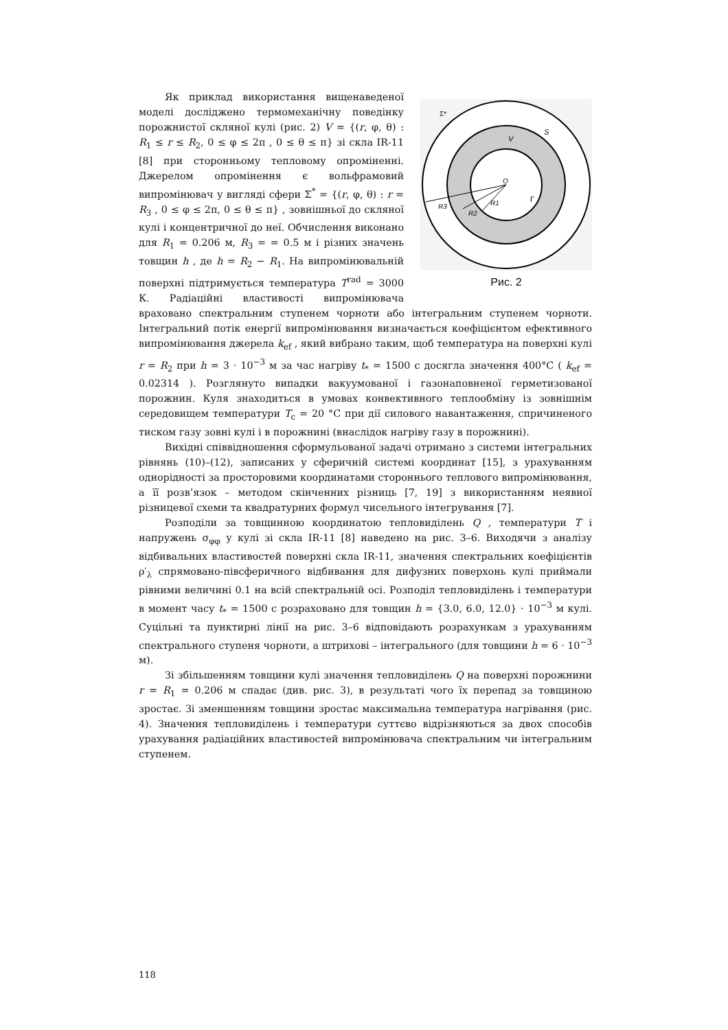O
V
S
Σ*
Γ
R3
R2
R1
Рис. 2
Як приклад використання вищенаведеної моделі досліджено термомеханічну поведінку порожнистої скляної кулі (рис. 2) V = {(r, φ, θ) : R<sub>1</sub> ≤ r ≤ R<sub>2</sub>, 0 ≤ φ ≤ 2π , 0 ≤ θ ≤ π} зі скла IR-11 [8] при сторонньому тепловому опроміненні. Джерелом опромінення є вольфрамовий випромінювач у вигляді сфери Σ<sup>*</sup> = {(r, φ, θ) : r = R<sub>3</sub> , 0 ≤ φ ≤ 2π, 0 ≤ θ ≤ π} , зовнішньої до скляної кулі і концентричної до неї. Обчислення виконано для R<sub>1</sub> = 0.206 м, R<sub>3</sub> = = 0.5 м і різних значень товщин h , де h = R<sub>2</sub> − R<sub>1</sub>. На випромінювальній поверхні підтримується температура T<sup>rad</sup> = 3000 К. Радіаційні властивості випромінювача враховано спектральним ступенем чорноти або інтегральним ступенем чорноти. Інтегральний потік енергії випромінювання визначається коефіцієнтом ефективного випромінювання джерела k<sub>ef</sub> , який вибрано таким, щоб температура на поверхні кулі r = R<sub>2</sub> при h = 3 · 10<sup>−3</sup> м за час нагріву t<sub>*</sub> = 1500 с досягла значення 400°C ( k<sub>ef</sub> = 0.02314 ). Розглянуто випадки вакуумованої і газонаповненої герметизованої порожнин. Куля знаходиться в умовах конвективного теплообміну із зовнішнім середовищем температури T<sub>c</sub> = 20 °C при дії силового навантаження, спричиненого тиском газу зовні кулі і в порожнині (внаслідок нагріву газу в порожнині).
Вихідні співвідношення сформульованої задачі отримано з системи інтегральних рівнянь (10)–(12), записаних у сферичній системі координат [15], з урахуванням однорідності за просторовими координатами стороннього теплового випромінювання, а її розв’язок – методом скінченних різниць [7, 19] з використанням неявної різницевої схеми та квадратурних формул чисельного інтегрування [7].
Розподіли за товщинною координатою тепловиділень Q , температури T і напружень σ<sub>φφ</sub> у кулі зі скла IR-11 [8] наведено на рис. 3–6. Виходячи з аналізу відбивальних властивостей поверхні скла IR-11, значення спектральних коефіцієнтів ρ′<sub>λ</sub> спрямовано-півсферичного відбивання для дифузних поверхонь кулі приймали рівними величині 0.1 на всій спектральній осі. Розподіл тепловиділень і температури в момент часу t<sub>*</sub> = 1500 с розраховано для товщин h = {3.0, 6.0, 12.0} · 10<sup>−3</sup> м кулі. Суцільні та пунктирні лінії на рис. 3–6 відповідають розрахункам з урахуванням спектрального ступеня чорноти, а штрихові – інтегрального (для товщини h = 6 · 10<sup>−3</sup> м).
Зі збільшенням товщини кулі значення тепловиділень Q на поверхні порожнини r = R<sub>1</sub> = 0.206 м спадає (див. рис. 3), в результаті чого їх перепад за товщиною зростає. Зі зменшенням товщини зростає максимальна температура нагрівання (рис. 4). Значення тепловиділень і температури суттєво відрізняються за двох способів урахування радіаційних властивостей випромінювача спектральним чи інтегральним ступенем.
118